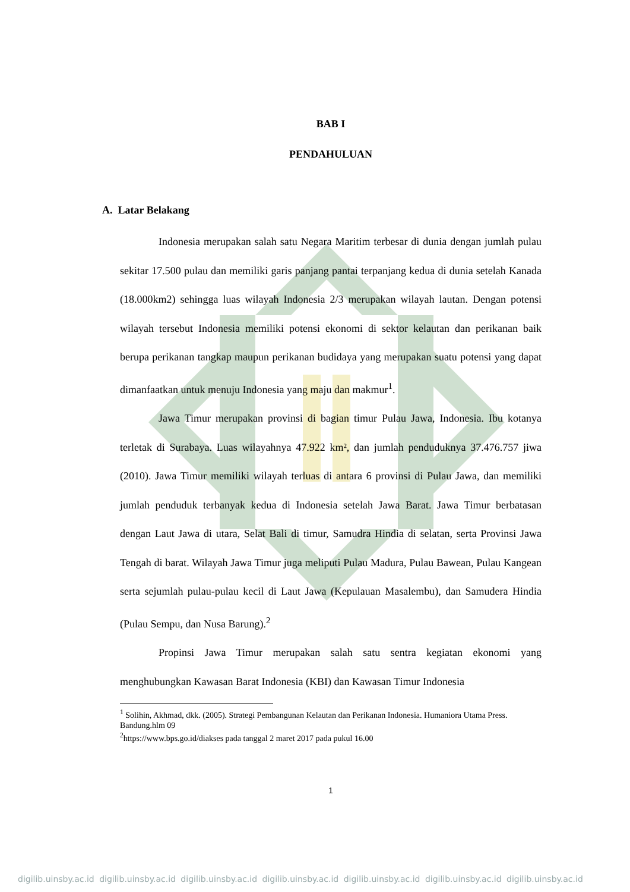BAB I
PENDAHULUAN
A. Latar Belakang
Indonesia merupakan salah satu Negara Maritim terbesar di dunia dengan jumlah pulau sekitar 17.500 pulau dan memiliki garis panjang pantai terpanjang kedua di dunia setelah Kanada (18.000km2) sehingga luas wilayah Indonesia 2/3 merupakan wilayah lautan. Dengan potensi wilayah tersebut Indonesia memiliki potensi ekonomi di sektor kelautan dan perikanan baik berupa perikanan tangkap maupun perikanan budidaya yang merupakan suatu potensi yang dapat dimanfaatkan untuk menuju Indonesia yang maju dan makmur<sup>1</sup>.
Jawa Timur merupakan provinsi di bagian timur Pulau Jawa, Indonesia. Ibu kotanya terletak di Surabaya. Luas wilayahnya 47.922 km², dan jumlah penduduknya 37.476.757 jiwa (2010). Jawa Timur memiliki wilayah terluas di antara 6 provinsi di Pulau Jawa, dan memiliki jumlah penduduk terbanyak kedua di Indonesia setelah Jawa Barat. Jawa Timur berbatasan dengan Laut Jawa di utara, Selat Bali di timur, Samudra Hindia di selatan, serta Provinsi Jawa Tengah di barat. Wilayah Jawa Timur juga meliputi Pulau Madura, Pulau Bawean, Pulau Kangean serta sejumlah pulau-pulau kecil di Laut Jawa (Kepulauan Masalembu), dan Samudera Hindia (Pulau Sempu, dan Nusa Barung).<sup>2</sup>
Propinsi Jawa Timur merupakan salah satu sentra kegiatan ekonomi yang menghubungkan Kawasan Barat Indonesia (KBI) dan Kawasan Timur Indonesia
<sup>1</sup> Solihin, Akhmad, dkk. (2005). Strategi Pembangunan Kelautan dan Perikanan Indonesia. Humaniora Utama Press. Bandung.hlm 09
<sup>2</sup> https://www.bps.go.id/diakses pada tanggal 2 maret 2017 pada pukul 16.00
1
digilib.uinsby.ac.id digilib.uinsby.ac.id digilib.uinsby.ac.id digilib.uinsby.ac.id digilib.uinsby.ac.id digilib.uinsby.ac.id digilib.uinsby.ac.id